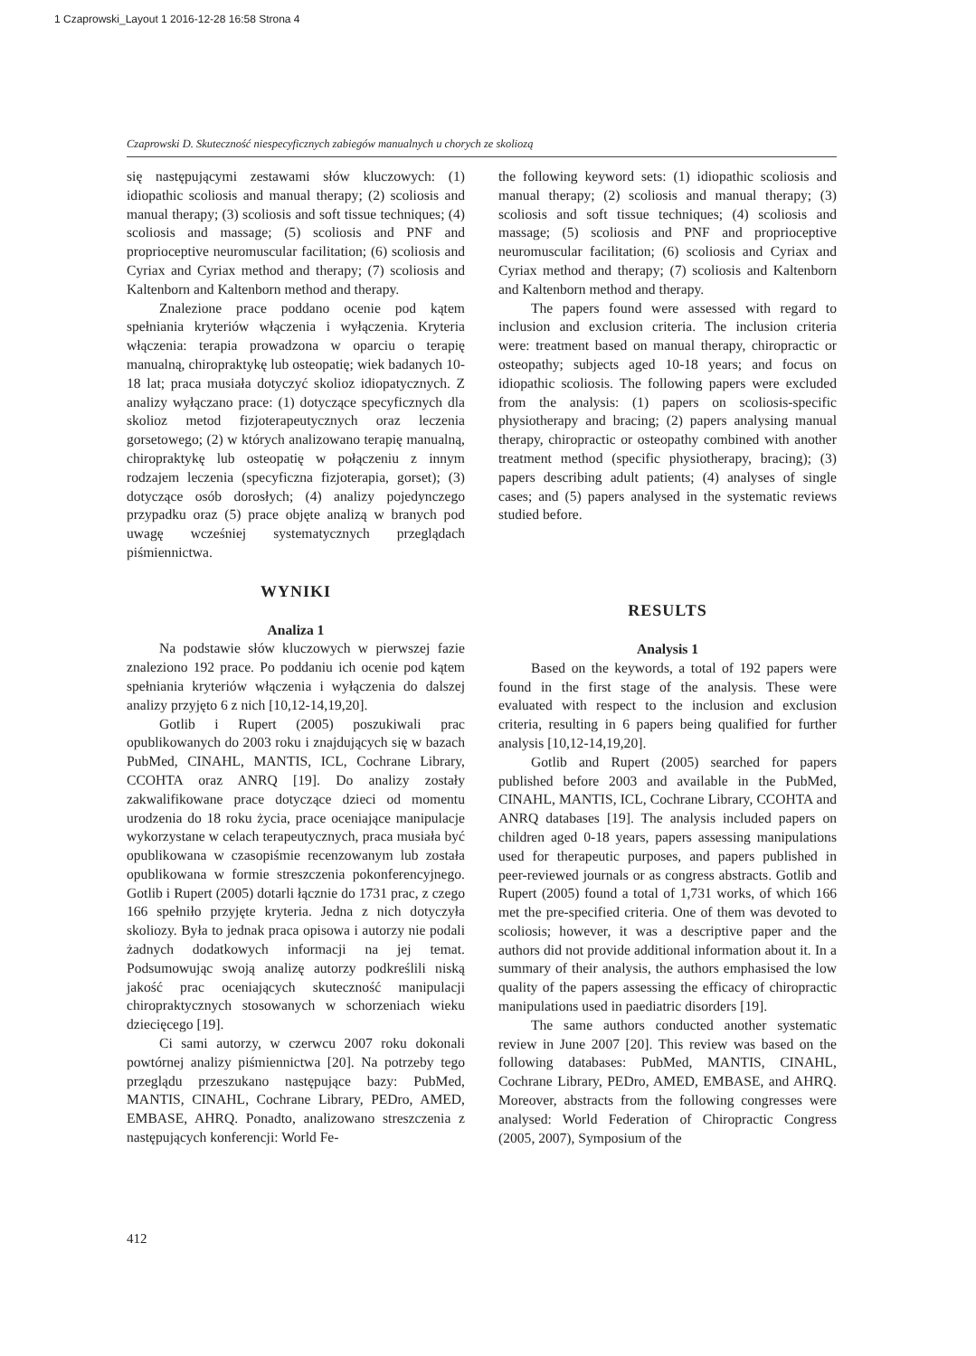1 Czaprowski_Layout 1 2016-12-28 16:58 Strona 4
Czaprowski D. Skuteczność niespecyficznych zabiegów manualnych u chorych ze skoliozą
się następującymi zestawami słów kluczowych: (1) idiopathic scoliosis and manual therapy; (2) scoliosis and manual therapy; (3) scoliosis and soft tissue techniques; (4) scoliosis and massage; (5) scoliosis and PNF and proprioceptive neuromuscular facilitation; (6) scoliosis and Cyriax and Cyriax method and therapy; (7) scoliosis and Kaltenborn and Kaltenborn method and therapy.
Znalezione prace poddano ocenie pod kątem spełniania kryteriów włączenia i wyłączenia. Kryteria włączenia: terapia prowadzona w oparciu o terapię manualną, chiropraktykę lub osteopatię; wiek badanych 10-18 lat; praca musiała dotyczyć skolioz idiopatycznych. Z analizy wyłączano prace: (1) dotyczące specyficznych dla skolioz metod fizjoterapeutycznych oraz leczenia gorsetowego; (2) w których analizowano terapię manualną, chiropraktykę lub osteopatię w połączeniu z innym rodzajem leczenia (specyficzna fizjoterapia, gorset); (3) dotyczące osób dorosłych; (4) analizy pojedynczego przypadku oraz (5) prace objęte analizą w branych pod uwagę wcześniej systematycznych przeglądach piśmiennictwa.
WYNIKI
Analiza 1
Na podstawie słów kluczowych w pierwszej fazie znaleziono 192 prace. Po poddaniu ich ocenie pod kątem spełniania kryteriów włączenia i wyłączenia do dalszej analizy przyjęto 6 z nich [10,12-14,19,20].
Gotlib i Rupert (2005) poszukiwali prac opublikowanych do 2003 roku i znajdujących się w bazach PubMed, CINAHL, MANTIS, ICL, Cochrane Library, CCOHTA oraz ANRQ [19]. Do analizy zostały zakwalifikowane prace dotyczące dzieci od momentu urodzenia do 18 roku życia, prace oceniające manipulacje wykorzystane w celach terapeutycznych, praca musiała być opublikowana w czasopiśmie recenzowanym lub została opublikowana w formie streszczenia pokonferencyjnego. Gotlib i Rupert (2005) dotarli łącznie do 1731 prac, z czego 166 spełniło przyjęte kryteria. Jedna z nich dotyczyła skoliozy. Była to jednak praca opisowa i autorzy nie podali żadnych dodatkowych informacji na jej temat. Podsumowując swoją analizę autorzy podkreślili niską jakość prac oceniających skuteczność manipulacji chiropraktycznych stosowanych w schorzeniach wieku dziecięcego [19].
Ci sami autorzy, w czerwcu 2007 roku dokonali powtórnej analizy piśmiennictwa [20]. Na potrzeby tego przeglądu przeszukano następujące bazy: PubMed, MANTIS, CINAHL, Cochrane Library, PEDro, AMED, EMBASE, AHRQ. Ponadto, analizowano streszczenia z następujących konferencji: World Fe-
the following keyword sets: (1) idiopathic scoliosis and manual therapy; (2) scoliosis and manual therapy; (3) scoliosis and soft tissue techniques; (4) scoliosis and massage; (5) scoliosis and PNF and proprioceptive neuromuscular facilitation; (6) scoliosis and Cyriax and Cyriax method and therapy; (7) scoliosis and Kaltenborn and Kaltenborn method and therapy.
The papers found were assessed with regard to inclusion and exclusion criteria. The inclusion criteria were: treatment based on manual therapy, chiropractic or osteopathy; subjects aged 10-18 years; and focus on idiopathic scoliosis. The following papers were excluded from the analysis: (1) papers on scoliosis-specific physiotherapy and bracing; (2) papers analysing manual therapy, chiropractic or osteopathy combined with another treatment method (specific physiotherapy, bracing); (3) papers describing adult patients; (4) analyses of single cases; and (5) papers analysed in the systematic reviews studied before.
RESULTS
Analysis 1
Based on the keywords, a total of 192 papers were found in the first stage of the analysis. These were evaluated with respect to the inclusion and exclusion criteria, resulting in 6 papers being qualified for further analysis [10,12-14,19,20].
Gotlib and Rupert (2005) searched for papers published before 2003 and available in the PubMed, CINAHL, MANTIS, ICL, Cochrane Library, CCOHTA and ANRQ databases [19]. The analysis included papers on children aged 0-18 years, papers assessing manipulations used for therapeutic purposes, and papers published in peer-reviewed journals or as congress abstracts. Gotlib and Rupert (2005) found a total of 1,731 works, of which 166 met the pre-specified criteria. One of them was devoted to scoliosis; however, it was a descriptive paper and the authors did not provide additional information about it. In a summary of their analysis, the authors emphasised the low quality of the papers assessing the efficacy of chiropractic manipulations used in paediatric disorders [19].
The same authors conducted another systematic review in June 2007 [20]. This review was based on the following databases: PubMed, MANTIS, CINAHL, Cochrane Library, PEDro, AMED, EMBASE, and AHRQ. Moreover, abstracts from the following congresses were analysed: World Federation of Chiropractic Congress (2005, 2007), Symposium of the
412